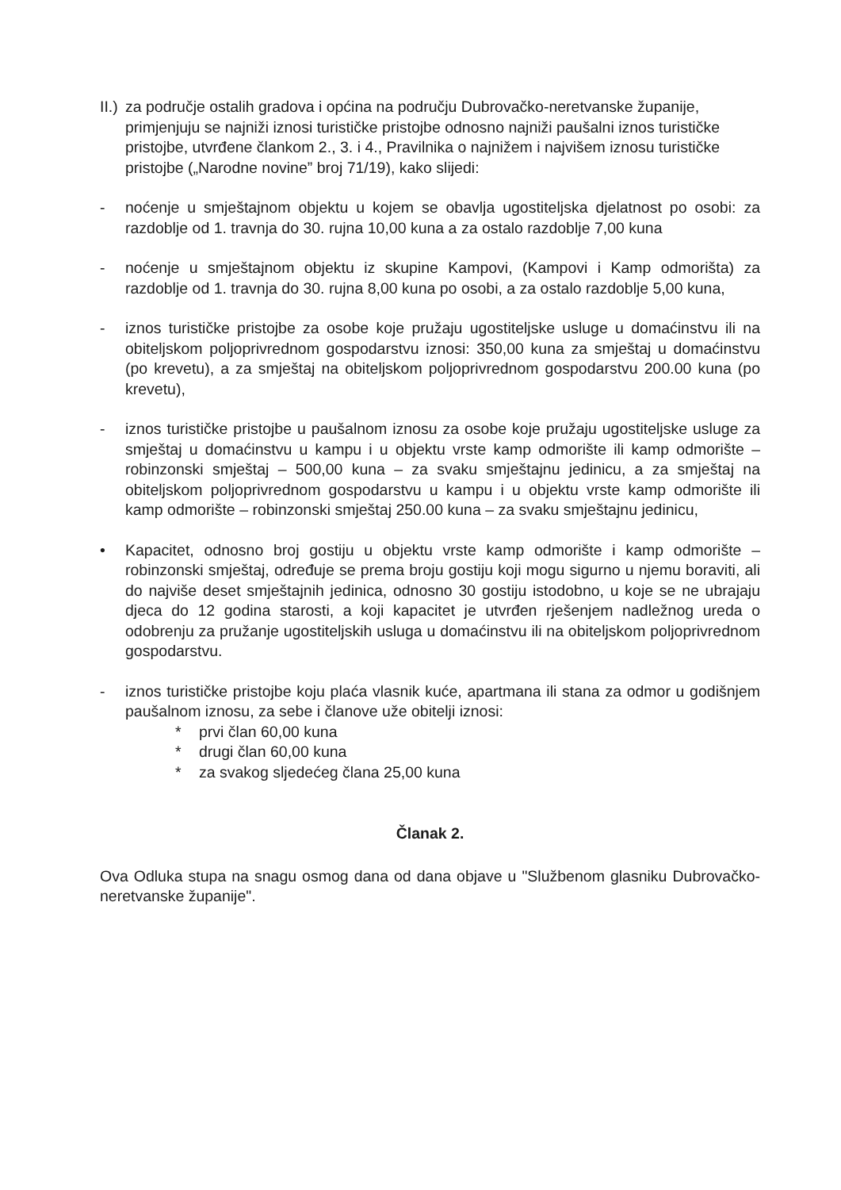II.)
za područje ostalih gradova i općina na području Dubrovačko-neretvanske županije, primjenjuju se najniži iznosi turističke pristojbe odnosno najniži paušalni iznos turističke pristojbe, utvrđene člankom 2., 3. i 4., Pravilnika o najnižem i najvišem iznosu turističke pristojbe („Narodne novine” broj 71/19), kako slijedi:
- noćenje u smještajnom objektu u kojem se obavlja ugostiteljska djelatnost po osobi: za razdoblje od 1. travnja do 30. rujna 10,00 kuna a za ostalo razdoblje 7,00 kuna
- noćenje u smještajnom objektu iz skupine Kampovi, (Kampovi i Kamp odmorišta) za razdoblje od 1. travnja do 30. rujna 8,00 kuna po osobi, a za ostalo razdoblje 5,00 kuna,
- iznos turističke pristojbe za osobe koje pružaju ugostiteljske usluge u domaćinstvu ili na obiteljskom poljoprivrednom gospodarstvu iznosi: 350,00 kuna za smještaj u domaćinstvu (po krevetu), a za smještaj na obiteljskom poljoprivrednom gospodarstvu 200.00 kuna (po krevetu),
- iznos turističke pristojbe u paušalnom iznosu za osobe koje pružaju ugostiteljske usluge za smještaj u domaćinstvu u kampu i u objektu vrste kamp odmorište ili kamp odmorište – robinzonski smještaj – 500,00 kuna – za svaku smještajnu jedinicu, a za smještaj na obiteljskom poljoprivrednom gospodarstvu u kampu i u objektu vrste kamp odmorište ili kamp odmorište – robinzonski smještaj 250.00 kuna – za svaku smještajnu jedinicu,
• Kapacitet, odnosno broj gostiju u objektu vrste kamp odmorište i kamp odmorište – robinzonski smještaj, određuje se prema broju gostiju koji mogu sigurno u njemu boraviti, ali do najviše deset smještajnih jedinica, odnosno 30 gostiju istodobno, u koje se ne ubrajaju djeca do 12 godina starosti, a koji kapacitet je utvrđen rješenjem nadležnog ureda o odobrenju za pružanje ugostiteljskih usluga u domaćinstvu ili na obiteljskom poljoprivrednom gospodarstvu.
- iznos turističke pristojbe koju plaća vlasnik kuće, apartmana ili stana za odmor u godišnjem paušalnom iznosu, za sebe i članove uže obitelji iznosi:
* prvi član 60,00 kuna
* drugi član 60,00 kuna
* za svakog sljedećeg člana 25,00 kuna
Članak 2.
Ova Odluka stupa na snagu osmog dana od dana objave u "Službenom glasniku Dubrovačko-neretvanske županije".